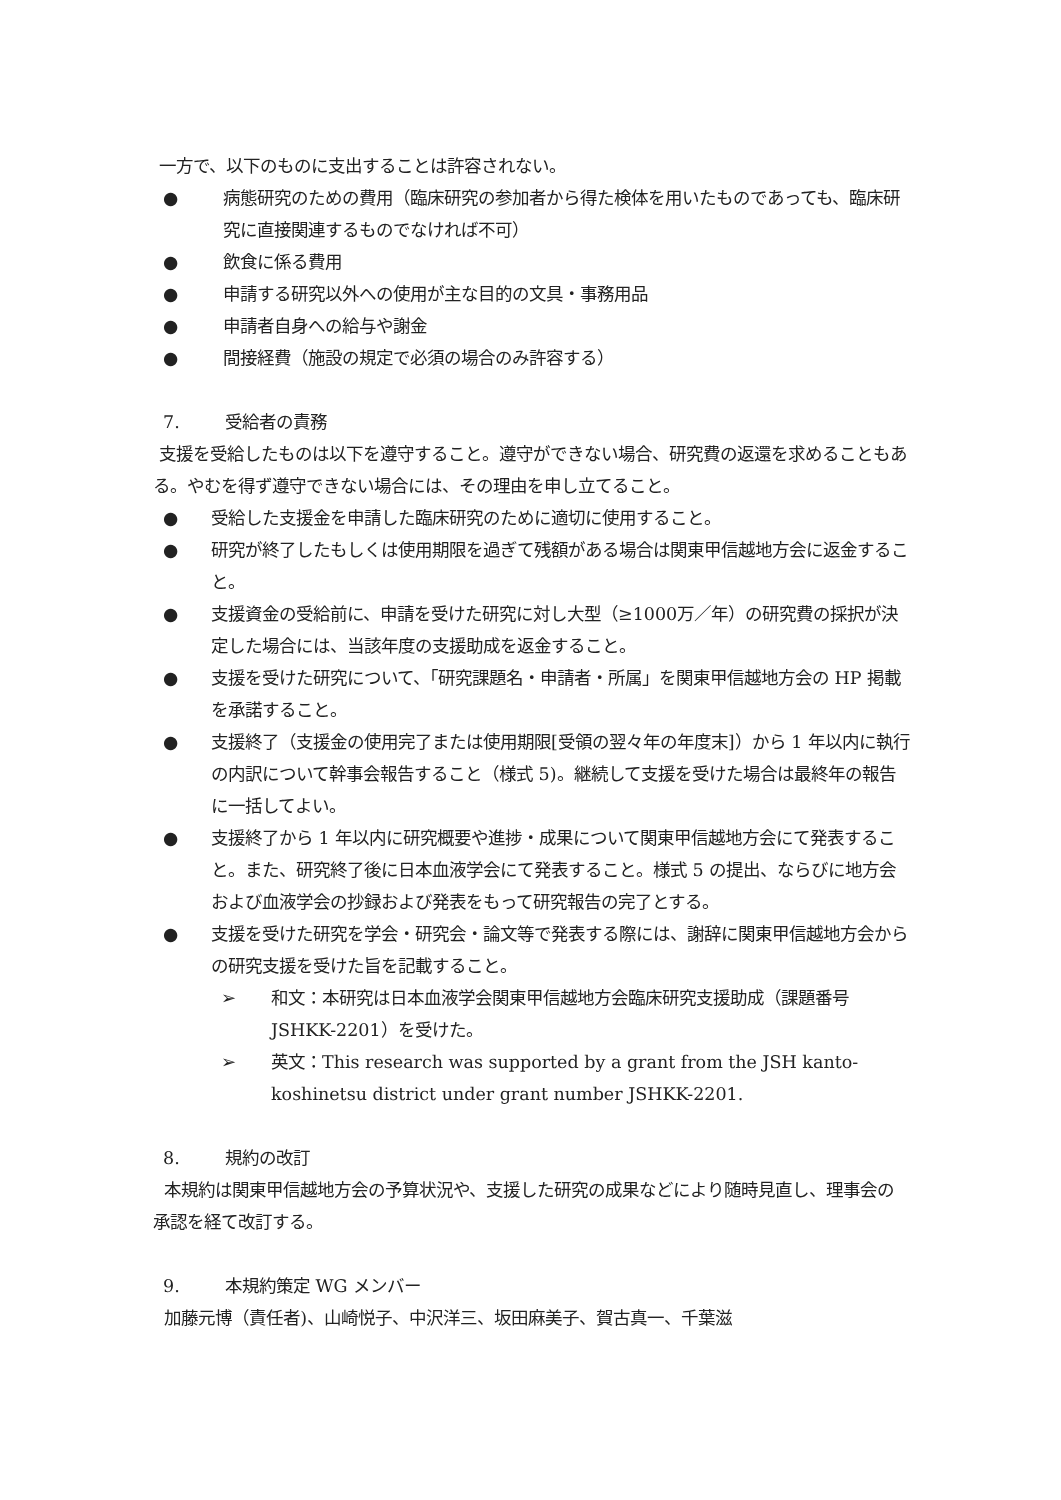一方で、以下のものに支出することは許容されない。
● 病態研究のための費用（臨床研究の参加者から得た検体を用いたものであっても、臨床研究に直接関連するものでなければ不可）
● 飲食に係る費用
● 申請する研究以外への使用が主な目的の文具・事務用品
● 申請者自身への給与や謝金
● 間接経費（施設の規定で必須の場合のみ許容する）
7. 受給者の責務
支援を受給したものは以下を遵守すること。遵守ができない場合、研究費の返還を求めることもある。やむを得ず遵守できない場合には、その理由を申し立てること。
● 受給した支援金を申請した臨床研究のために適切に使用すること。
● 研究が終了したもしくは使用期限を過ぎて残額がある場合は関東甲信越地方会に返金すること。
● 支援資金の受給前に、申請を受けた研究に対し大型（≥1000万／年）の研究費の採択が決定した場合には、当該年度の支援助成を返金すること。
● 支援を受けた研究について、「研究課題名・申請者・所属」を関東甲信越地方会の HP 掲載を承諾すること。
● 支援終了（支援金の使用完了または使用期限[受領の翌々年の年度末]）から 1 年以内に執行の内訳について幹事会報告すること（様式 5)。継続して支援を受けた場合は最終年の報告に一括してよい。
● 支援終了から 1 年以内に研究概要や進捗・成果について関東甲信越地方会にて発表すること。また、研究終了後に日本血液学会にて発表すること。様式 5 の提出、ならびに地方会および血液学会の抄録および発表をもって研究報告の完了とする。
● 支援を受けた研究を学会・研究会・論文等で発表する際には、謝辞に関東甲信越地方会からの研究支援を受けた旨を記載すること。
➢ 和文：本研究は日本血液学会関東甲信越地方会臨床研究支援助成（課題番号JSHKK-2201）を受けた。
➢ 英文：This research was supported by a grant from the JSH kanto-koshinetsu district under grant number JSHKK-2201.
8. 規約の改訂
本規約は関東甲信越地方会の予算状況や、支援した研究の成果などにより随時見直し、理事会の承認を経て改訂する。
9. 本規約策定 WG メンバー
加藤元博（責任者)、山崎悦子、中沢洋三、坂田麻美子、賀古真一、千葉滋